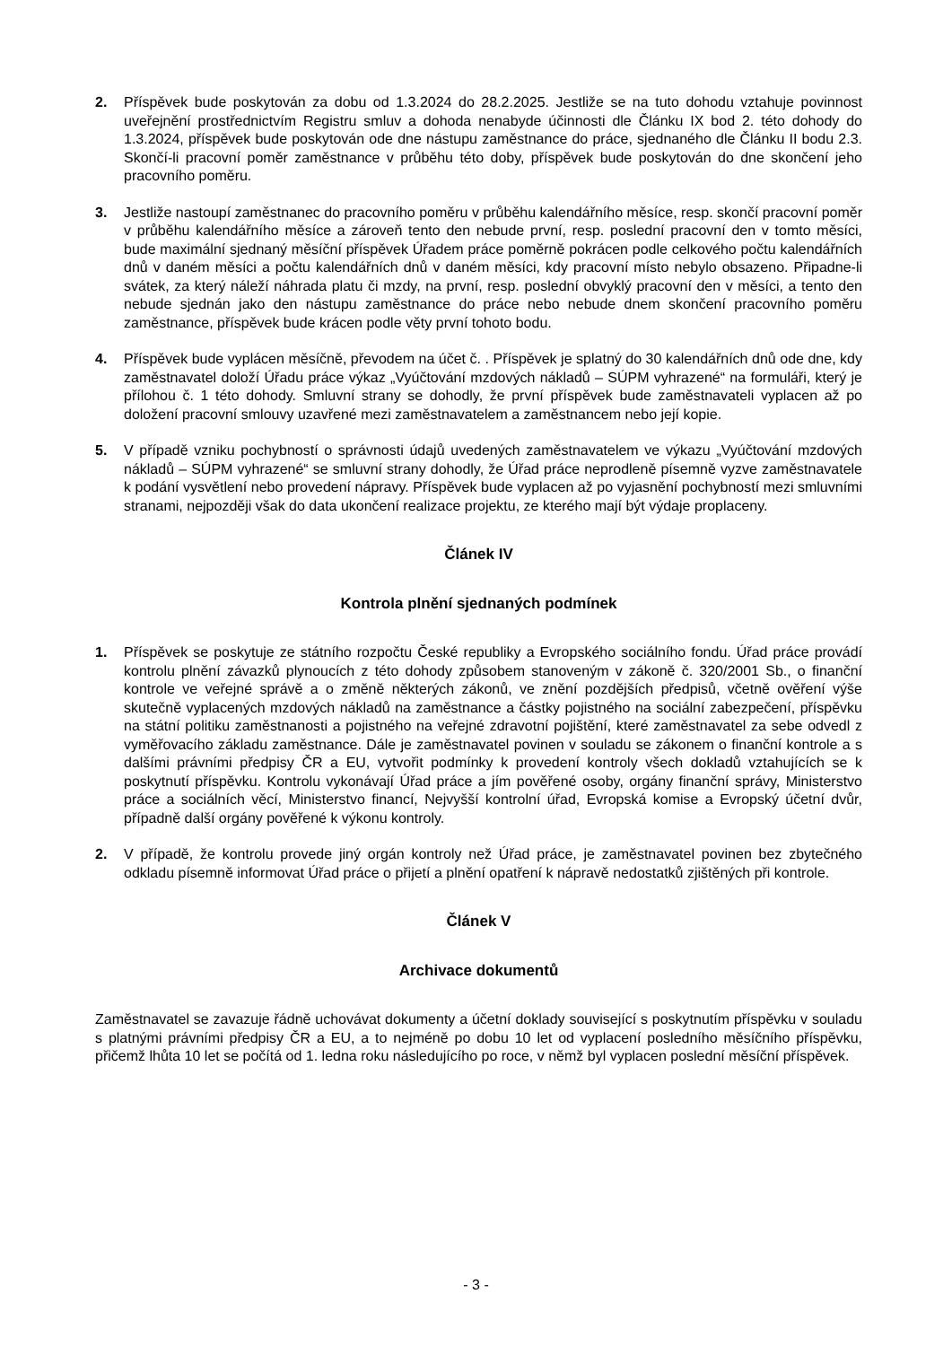2. Příspěvek bude poskytován za dobu od 1.3.2024 do 28.2.2025. Jestliže se na tuto dohodu vztahuje povinnost uveřejnění prostřednictvím Registru smluv a dohoda nenabyde účinnosti dle Článku IX bod 2. této dohody do 1.3.2024, příspěvek bude poskytován ode dne nástupu zaměstnance do práce, sjednaného dle Článku II bodu 2.3. Skončí-li pracovní poměr zaměstnance v průběhu této doby, příspěvek bude poskytován do dne skončení jeho pracovního poměru.
3. Jestliže nastoupí zaměstnanec do pracovního poměru v průběhu kalendářního měsíce, resp. skončí pracovní poměr v průběhu kalendářního měsíce a zároveň tento den nebude první, resp. poslední pracovní den v tomto měsíci, bude maximální sjednaný měsíční příspěvek Úřadem práce poměrně pokrácen podle celkového počtu kalendářních dnů v daném měsíci a počtu kalendářních dnů v daném měsíci, kdy pracovní místo nebylo obsazeno. Připadne-li svátek, za který náleží náhrada platu či mzdy, na první, resp. poslední obvyklý pracovní den v měsíci, a tento den nebude sjednán jako den nástupu zaměstnance do práce nebo nebude dnem skončení pracovního poměru zaměstnance, příspěvek bude krácen podle věty první tohoto bodu.
4. Příspěvek bude vyplácen měsíčně, převodem na účet č. . Příspěvek je splatný do 30 kalendářních dnů ode dne, kdy zaměstnavatel doloží Úřadu práce výkaz „Vyúčtování mzdových nákladů – SÚPM vyhrazené“ na formuláři, který je přílohou č. 1 této dohody. Smluvní strany se dohodly, že první příspěvek bude zaměstnavateli vyplacen až po doložení pracovní smlouvy uzavřené mezi zaměstnavatelem a zaměstnancem nebo její kopie.
5. V případě vzniku pochybností o správnosti údajů uvedených zaměstnavatelem ve výkazu „Vyúčtování mzdových nákladů – SÚPM vyhrazené“ se smluvní strany dohodly, že Úřad práce neprodleně písemně vyzve zaměstnavatele k podání vysvětlení nebo provedení nápravy. Příspěvek bude vyplacen až po vyjasnění pochybností mezi smluvními stranami, nejpozději však do data ukončení realizace projektu, ze kterého mají být výdaje proplaceny.
Článek IV
Kontrola plnění sjednaných podmínek
1. Příspěvek se poskytuje ze státního rozpočtu České republiky a Evropského sociálního fondu. Úřad práce provádí kontrolu plnění závazků plynoucích z této dohody způsobem stanoveným v zákoně č. 320/2001 Sb., o finanční kontrole ve veřejné správě a o změně některých zákonů, ve znění pozdějších předpisů, včetně ověření výše skutečně vyplacených mzdových nákladů na zaměstnance a částky pojistného na sociální zabezpečení, příspěvku na státní politiku zaměstnanosti a pojistného na veřejné zdravotní pojištění, které zaměstnavatel za sebe odvedl z vyměřovacího základu zaměstnance. Dále je zaměstnavatel povinen v souladu se zákonem o finanční kontrole a s dalšími právními předpisy ČR a EU, vytvořit podmínky k provedení kontroly všech dokladů vztahujících se k poskytnutí příspěvku. Kontrolu vykonávají Úřad práce a jím pověřené osoby, orgány finanční správy, Ministerstvo práce a sociálních věcí, Ministerstvo financí, Nejvyšší kontrolní úřad, Evropská komise a Evropský účetní dvůr, případně další orgány pověřené k výkonu kontroly.
2. V případě, že kontrolu provede jiný orgán kontroly než Úřad práce, je zaměstnavatel povinen bez zbytečného odkladu písemně informovat Úřad práce o přijetí a plnění opatření k nápravě nedostatků zjištěných při kontrole.
Článek V
Archivace dokumentů
Zaměstnavatel se zavazuje řádně uchovávat dokumenty a účetní doklady související s poskytnutím příspěvku v souladu s platnými právními předpisy ČR a EU, a to nejméně po dobu 10 let od vyplacení posledního měsíčního příspěvku, přičemž lhůta 10 let se počítá od 1. ledna roku následujícího po roce, v němž byl vyplacen poslední měsíční příspěvek.
- 3 -